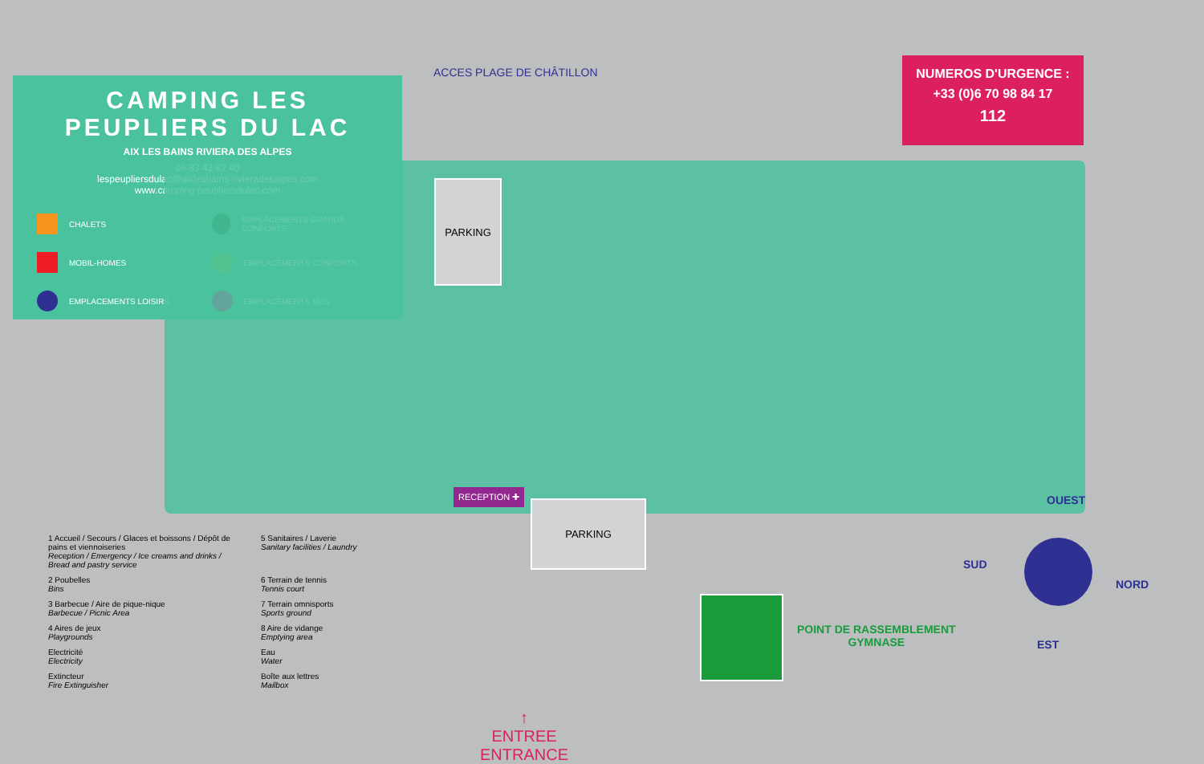ACCES PLAGE DE CHÂTILLON
CAMPING LES PEUPLIERS DU LAC
AIX LES BAINS RIVIERA DES ALPES
06 33 43 82 40
lespeupliersdulac@aixlesbains-rivieradesalpes.com
www.camping-peupliersdulac.com
CHALETS EMPLACEMENTS GRANDS CONFORTS MOBIL-HOMES EMPLACEMENTS CONFORTS EMPLACEMENTS LOISIRS EMPLACEMENTS NUS
NUMEROS D'URGENCE :
+33 (0)6 70 98 84 17
112
PARKING
PARKING
RECEPTION ✚
1 Accueil / Secours / Glaces et boissons / Dépôt de pains et viennoiseries
Reception / Emergency / Ice creams and drinks / Bread and pastry service
5 Sanitaires / Laverie
Sanitary facilities / Laundry
2 Poubelles
Bins
6 Terrain de tennis
Tennis court
3 Barbecue / Aire de pique-nique
Barbecue / Picnic Area
7 Terrain omnisports
Sports ground
4 Aires de jeux
Playgrounds
8 Aire de vidange
Emptying area
Electricité
Electricity
Eau
Water
Extincteur
Fire Extinguisher
Boîte aux lettres
Mailbox
↑
ENTREE
ENTRANCE
POINT DE RASSEMBLEMENT
GYMNASE
OUEST
SUD
NORD
EST